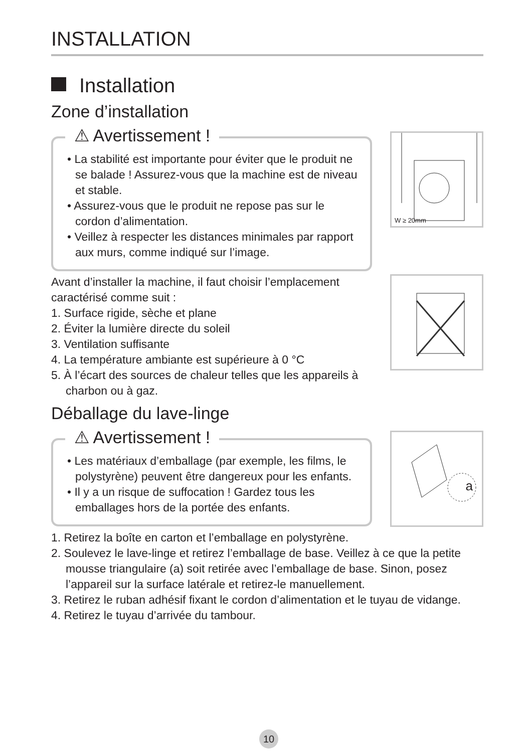INSTALLATION
Installation
Zone d’installation
⚠ Avertissement !
• La stabilité est importante pour éviter que le produit ne se balade ! Assurez-vous que la machine est de niveau et stable.
• Assurez-vous que le produit ne repose pas sur le cordon d’alimentation.
• Veillez à respecter les distances minimales par rapport aux murs, comme indiqué sur l’image.
W ≥ 20mm
Avant d’installer la machine, il faut choisir l’emplacement
caractérisé comme suit :
1. Surface rigide, sèche et plane
2. Éviter la lumière directe du soleil
3. Ventilation suffisante
4. La température ambiante est supérieure à 0 °C
5. À l’écart des sources de chaleur telles que les appareils à charbon ou à gaz.
Déballage du lave-linge
⚠ Avertissement !
• Les matériaux d’emballage (par exemple, les films, le polystyrène) peuvent être dangereux pour les enfants.
• Il y a un risque de suffocation ! Gardez tous les emballages hors de la portée des enfants.
a
1. Retirez la boîte en carton et l’emballage en polystyrène.
2. Soulevez le lave-linge et retirez l’emballage de base. Veillez à ce que la petite mousse triangulaire (a) soit retirée avec l’emballage de base. Sinon, posez l’appareil sur la surface latérale et retirez-le manuellement.
3. Retirez le ruban adhésif fixant le cordon d’alimentation et le tuyau de vidange.
4. Retirez le tuyau d’arrivée du tambour.
10